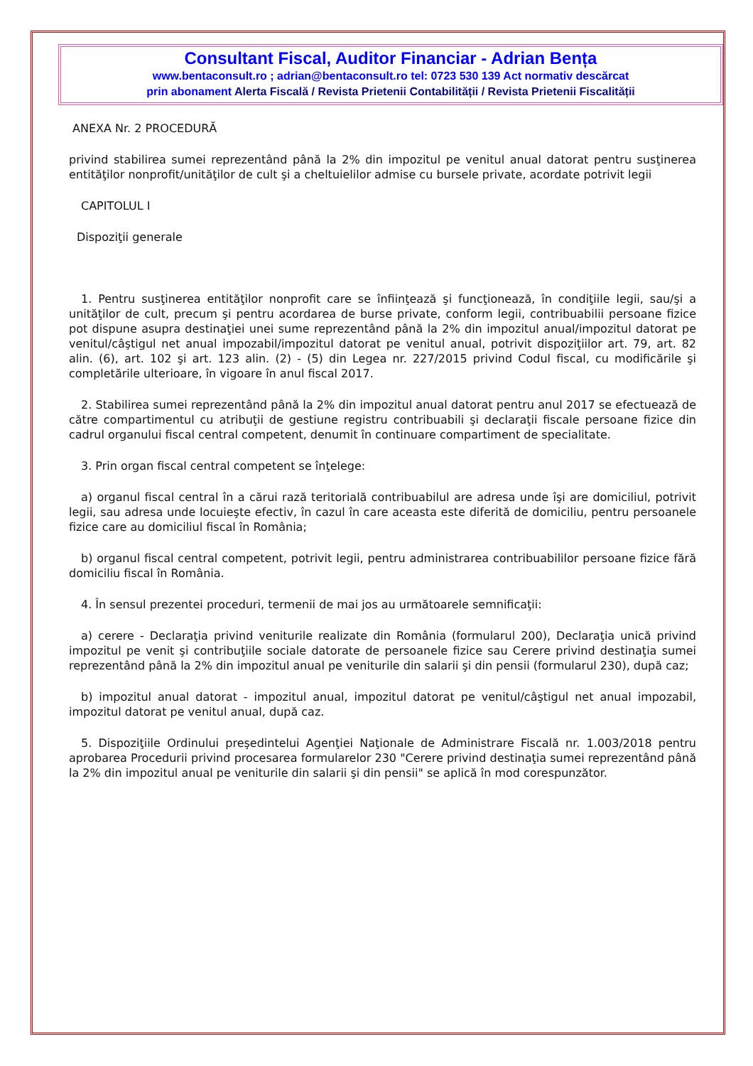Consultant Fiscal, Auditor Financiar - Adrian Bența
www.bentaconsult.ro ; adrian@bentaconsult.ro tel: 0723 530 139 Act normativ descărcat
prin abonament Alerta Fiscală / Revista Prietenii Contabilității / Revista Prietenii Fiscalității
ANEXA Nr. 2 PROCEDURĂ
privind stabilirea sumei reprezentând până la 2% din impozitul pe venitul anual datorat pentru susţinerea entităţilor nonprofit/unităţilor de cult şi a cheltuielilor admise cu bursele private, acordate potrivit legii
CAPITOLUL I
Dispoziţii generale
1. Pentru susţinerea entităţilor nonprofit care se înfiinţează şi funcţionează, în condiţiile legii, sau/şi a unităţilor de cult, precum şi pentru acordarea de burse private, conform legii, contribuabilii persoane fizice pot dispune asupra destinaţiei unei sume reprezentând până la 2% din impozitul anual/impozitul datorat pe venitul/câştigul net anual impozabil/impozitul datorat pe venitul anual, potrivit dispoziţiilor art. 79, art. 82 alin. (6), art. 102 şi art. 123 alin. (2) - (5) din Legea nr. 227/2015 privind Codul fiscal, cu modificările şi completările ulterioare, în vigoare în anul fiscal 2017.
2. Stabilirea sumei reprezentând până la 2% din impozitul anual datorat pentru anul 2017 se efectuează de către compartimentul cu atribuţii de gestiune registru contribuabili şi declaraţii fiscale persoane fizice din cadrul organului fiscal central competent, denumit în continuare compartiment de specialitate.
3. Prin organ fiscal central competent se înţelege:
a) organul fiscal central în a cărui rază teritorială contribuabilul are adresa unde îşi are domiciliul, potrivit legii, sau adresa unde locuieşte efectiv, în cazul în care aceasta este diferită de domiciliu, pentru persoanele fizice care au domiciliul fiscal în România;
b) organul fiscal central competent, potrivit legii, pentru administrarea contribuabililor persoane fizice fără domiciliu fiscal în România.
4. În sensul prezentei proceduri, termenii de mai jos au următoarele semnificaţii:
a) cerere - Declaraţia privind veniturile realizate din România (formularul 200), Declaraţia unică privind impozitul pe venit şi contribuţiile sociale datorate de persoanele fizice sau Cerere privind destinaţia sumei reprezentând până la 2% din impozitul anual pe veniturile din salarii şi din pensii (formularul 230), după caz;
b) impozitul anual datorat - impozitul anual, impozitul datorat pe venitul/câştigul net anual impozabil, impozitul datorat pe venitul anual, după caz.
5. Dispoziţiile Ordinului preşedintelui Agenţiei Naţionale de Administrare Fiscală nr. 1.003/2018 pentru aprobarea Procedurii privind procesarea formularelor 230 "Cerere privind destinaţia sumei reprezentând până la 2% din impozitul anual pe veniturile din salarii şi din pensii" se aplică în mod corespunzător.